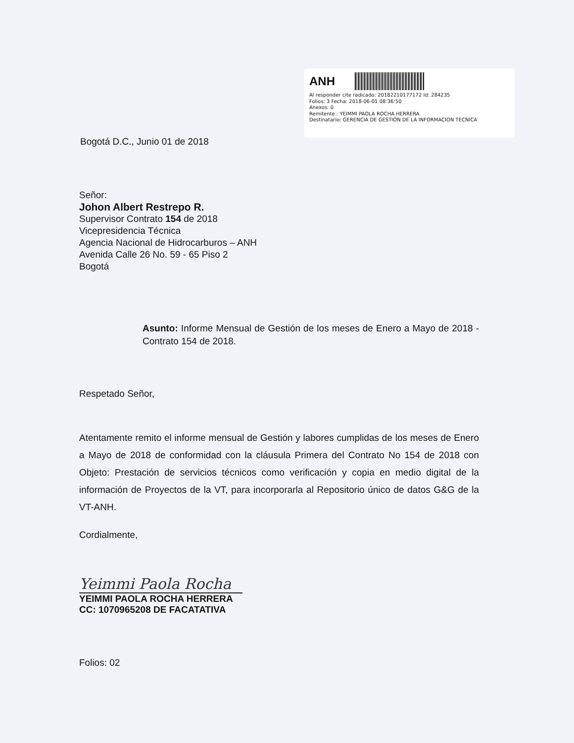ANH
Al responder cite radicado: 20182210177172 Id: 284235
Folios: 3 Fecha: 2018-06-01 08:36:50
Anexos: 0
Remitente : YEIMMI PAOLA ROCHA HERRERA
Destinatario: GERENCIA DE GESTION DE LA INFORMACION TECNICA
Bogotá D.C., Junio 01 de 2018
Señor:
Johon Albert Restrepo R.
Supervisor Contrato 154 de 2018
Vicepresidencia Técnica
Agencia Nacional de Hidrocarburos – ANH
Avenida Calle 26 No. 59 - 65 Piso 2
Bogotá
Asunto: Informe Mensual de Gestión de los meses de Enero a Mayo de 2018 - Contrato 154 de 2018.
Respetado Señor,
Atentamente remito el informe mensual de Gestión y labores cumplidas de los meses de Enero a Mayo de 2018 de conformidad con la cláusula Primera del Contrato No 154 de 2018 con Objeto: Prestación de servicios técnicos como verificación y copia en medio digital de la información de Proyectos de la VT, para incorporarla al Repositorio único de datos G&G de la VT-ANH.
Cordialmente,
Yeimmi Paola Rocha
YEIMMI PAOLA ROCHA HERRERA
CC: 1070965208 DE FACATATIVA
Folios: 02